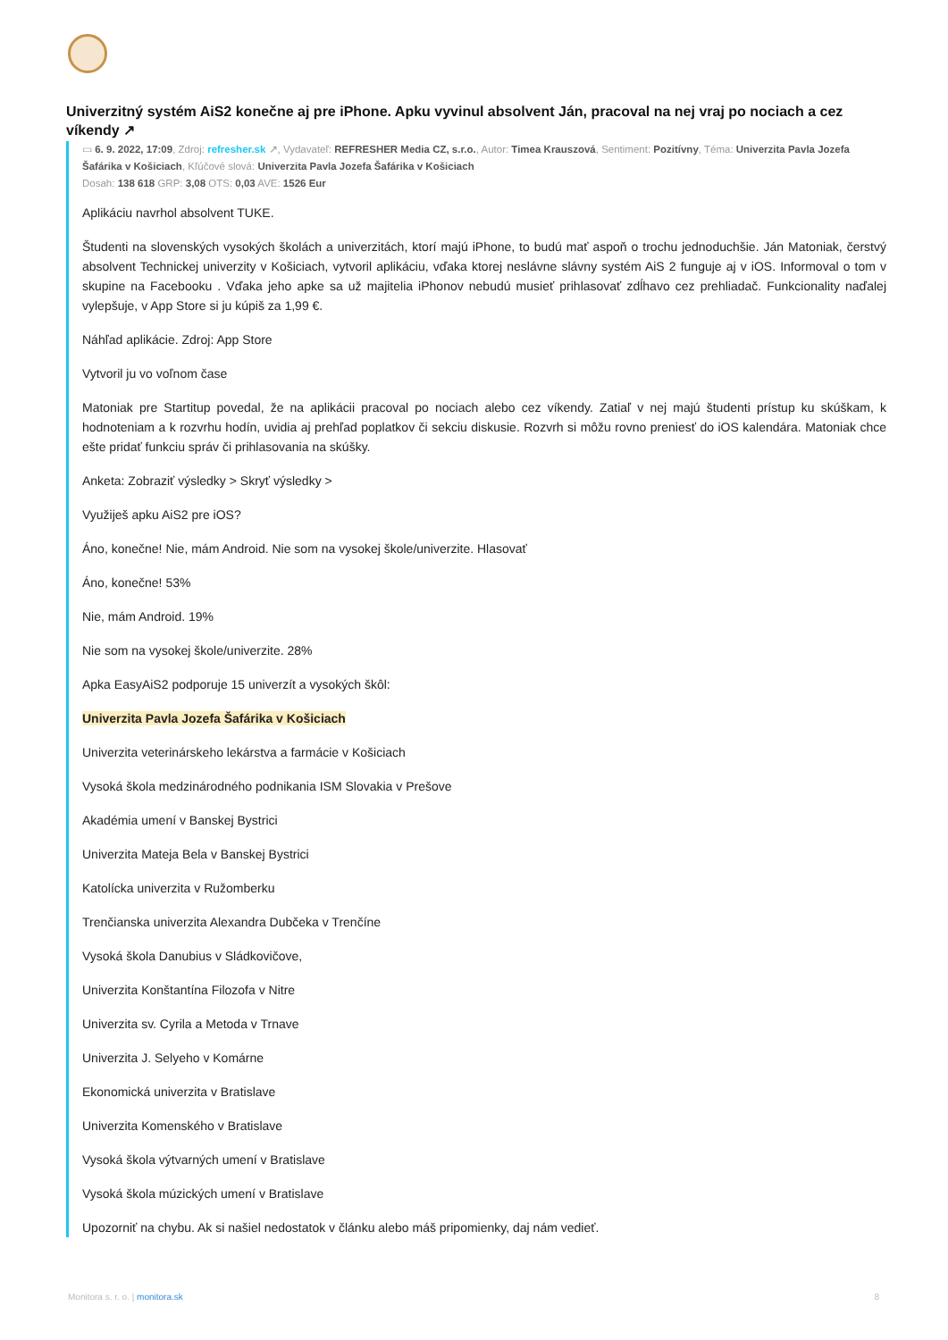Univerzitný systém AiS2 konečne aj pre iPhone. Apku vyvinul absolvent Ján, pracoval na nej vraj po nociach a cez víkendy ↗
▭ 6. 9. 2022, 17:09, Zdroj: refresher.sk ↗, Vydavateľ: REFRESHER Media CZ, s.r.o., Autor: Timea Krauszová, Sentiment: Pozitívny, Téma: Univerzita Pavla Jozefa Šafárika v Košiciach, Kľúčové slová: Univerzita Pavla Jozefa Šafárika v Košiciach
Dosah: 138 618 GRP: 3,08 OTS: 0,03 AVE: 1526 Eur
Aplikáciu navrhol absolvent TUKE.
Študenti na slovenských vysokých školách a univerzitách, ktorí majú iPhone, to budú mať aspoň o trochu jednoduchšie. Ján Matoniak, čerstvý absolvent Technickej univerzity v Košiciach, vytvoril aplikáciu, vďaka ktorej neslávne slávny systém AiS 2 funguje aj v iOS. Informoval o tom v skupine na Facebooku . Vďaka jeho apke sa už majitelia iPhonov nebudú musieť prihlasovať zdĺhavo cez prehliadač. Funkcionality naďalej vylepšuje, v App Store si ju kúpiš za 1,99 €.
Náhľad aplikácie. Zdroj: App Store
Vytvoril ju vo voľnom čase
Matoniak pre Startitup povedal, že na aplikácii pracoval po nociach alebo cez víkendy. Zatiaľ v nej majú študenti prístup ku skúškam, k hodnoteniam a k rozvrhu hodín, uvidia aj prehľad poplatkov či sekciu diskusie. Rozvrh si môžu rovno preniesť do iOS kalendára. Matoniak chce ešte pridať funkciu správ či prihlasovania na skúšky.
Anketa: Zobraziť výsledky > Skryť výsledky >
Využiješ apku AiS2 pre iOS?
Áno, konečne! Nie, mám Android. Nie som na vysokej škole/univerzite. Hlasovať
Áno, konečne! 53%
Nie, mám Android. 19%
Nie som na vysokej škole/univerzite. 28%
Apka EasyAiS2 podporuje 15 univerzít a vysokých škôl:
Univerzita Pavla Jozefa Šafárika v Košiciach
Univerzita veterinárskeho lekárstva a farmácie v Košiciach
Vysoká škola medzinárodného podnikania ISM Slovakia v Prešove
Akadémia umení v Banskej Bystrici
Univerzita Mateja Bela v Banskej Bystrici
Katolícka univerzita v Ružomberku
Trenčianska univerzita Alexandra Dubčeka v Trenčíne
Vysoká škola Danubius v Sládkovičove,
Univerzita Konštantína Filozofa v Nitre
Univerzita sv. Cyrila a Metoda v Trnave
Univerzita J. Selyeho v Komárne
Ekonomická univerzita v Bratislave
Univerzita Komenského v Bratislave
Vysoká škola výtvarných umení v Bratislave
Vysoká škola múzických umení v Bratislave
Upozorniť na chybu. Ak si našiel nedostatok v článku alebo máš pripomienky, daj nám vedieť.
Monitora s. r. o. | monitora.sk 8